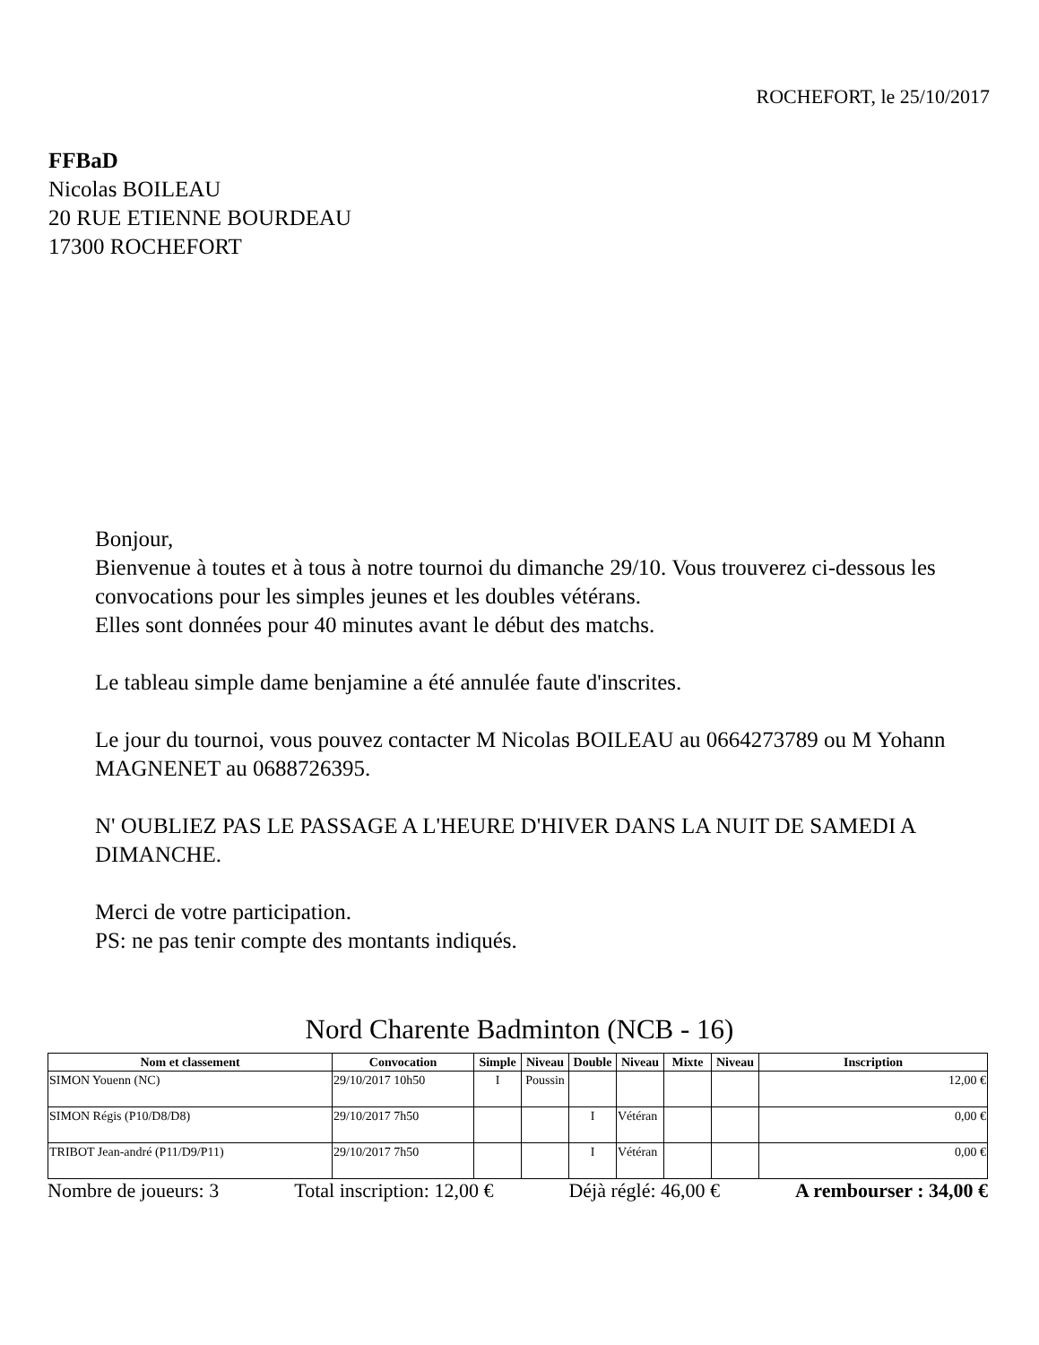ROCHEFORT, le 25/10/2017
FFBaD
Nicolas BOILEAU
20 RUE ETIENNE BOURDEAU
17300 ROCHEFORT
Bonjour,
Bienvenue à toutes et à tous à notre tournoi du dimanche 29/10. Vous trouverez ci-dessous les convocations pour les simples jeunes et les doubles vétérans.
Elles sont données pour 40 minutes avant le début des matchs.
Le tableau simple dame benjamine a été annulée faute d'inscrites.
Le jour du tournoi, vous pouvez contacter M Nicolas BOILEAU au 0664273789 ou M Yohann MAGNENET au 0688726395.
N' OUBLIEZ PAS LE PASSAGE A L'HEURE D'HIVER DANS LA NUIT DE SAMEDI A DIMANCHE.
Merci de votre participation.
PS: ne pas tenir compte des montants indiqués.
Nord Charente Badminton (NCB - 16)
| Nom et classement | Convocation | Simple | Niveau | Double | Niveau | Mixte | Niveau | Inscription |
| --- | --- | --- | --- | --- | --- | --- | --- | --- |
| SIMON Youenn (NC) | 29/10/2017 10h50 | I | Poussin | | | | | 12,00 € |
| SIMON Régis (P10/D8/D8) | 29/10/2017 7h50 | | | I | Vétéran | | | 0,00 € |
| TRIBOT Jean-andré (P11/D9/P11) | 29/10/2017 7h50 | | | I | Vétéran | | | 0,00 € |
Nombre de joueurs: 3 Total inscription: 12,00 € Déjà réglé: 46,00 € A rembourser : 34,00 €